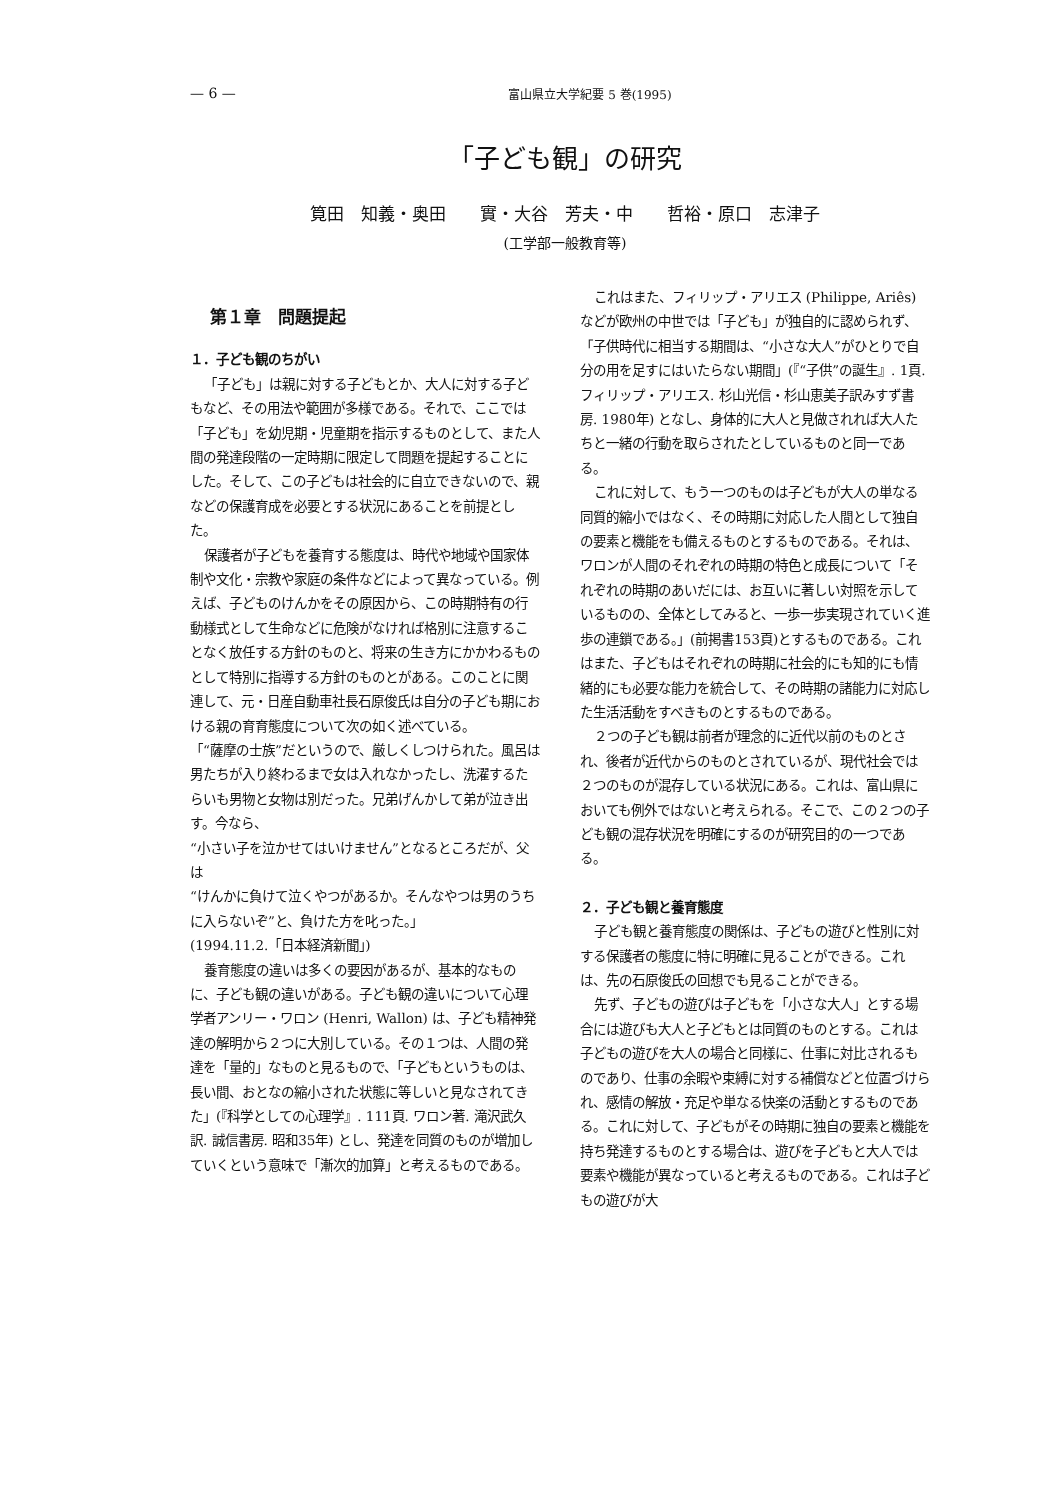— 6 —
富山県立大学紀要 5 巻(1995)
「子ども観」の研究
筧田　知義・奥田　　實・大谷　芳夫・中　　哲裕・原口　志津子
(工学部一般教育等)
第１章　問題提起
１．子ども観のちがい
「子ども」は親に対する子どもとか、大人に対する子どもなど、その用法や範囲が多様である。それで、ここでは「子ども」を幼児期・児童期を指示するものとして、また人間の発達段階の一定時期に限定して問題を提起することにした。そして、この子どもは社会的に自立できないので、親などの保護育成を必要とする状況にあることを前提とした。
保護者が子どもを養育する態度は、時代や地域や国家体制や文化・宗教や家庭の条件などによって異なっている。例えば、子どものけんかをその原因から、この時期特有の行動様式として生命などに危険がなければ格別に注意することなく放任する方針のものと、将来の生き方にかかわるものとして特別に指導する方針のものとがある。このことに関連して、元・日産自動車社長石原俊氏は自分の子ども期における親の育育態度について次の如く述べている。
「“薩摩の士族”だというので、厳しくしつけられた。風呂は男たちが入り終わるまで女は入れなかったし、洗濯するたらいも男物と女物は別だった。兄弟げんかして弟が泣き出す。今なら、
“小さい子を泣かせてはいけません”となるところだが、父は
“けんかに負けて泣くやつがあるか。そんなやつは男のうちに入らないぞ”と、負けた方を叱った。」
(1994.11.2.「日本経済新聞」)
養育態度の違いは多くの要因があるが、基本的なものに、子ども観の違いがある。子ども観の違いについて心理学者アンリー・ワロン (Henri, Wallon) は、子ども精神発達の解明から２つに大別している。その１つは、人間の発達を「量的」なものと見るもので、「子どもというものは、長い間、おとなの縮小された状態に等しいと見なされてきた」(『科学としての心理学』. 111頁. ワロン著. 滝沢武久訳. 誠信書房. 昭和35年) とし、発達を同質のものが増加していくという意味で「漸次的加算」と考えるものである。
これはまた、フィリップ・アリエス (Philippe, Ariês) などが欧州の中世では「子ども」が独自的に認められず、「子供時代に相当する期間は、“小さな大人”がひとりで自分の用を足すにはいたらない期間」(『“子供”の誕生』. 1頁. フィリップ・アリエス. 杉山光信・杉山恵美子訳みすず書房. 1980年) となし、身体的に大人と見做されれば大人たちと一緒の行動を取らされたとしているものと同一である。
これに対して、もう一つのものは子どもが大人の単なる同質的縮小ではなく、その時期に対応した人間として独自の要素と機能をも備えるものとするものである。それは、ワロンが人間のそれぞれの時期の特色と成長について「それぞれの時期のあいだには、お互いに著しい対照を示しているものの、全体としてみると、一歩一歩実現されていく進歩の連鎖である。」(前掲書153頁)とするものである。これはまた、子どもはそれぞれの時期に社会的にも知的にも情緒的にも必要な能力を統合して、その時期の諸能力に対応した生活活動をすべきものとするものである。
２つの子ども観は前者が理念的に近代以前のものとされ、後者が近代からのものとされているが、現代社会では２つのものが混存している状況にある。これは、富山県においても例外ではないと考えられる。そこで、この２つの子ども観の混存状況を明確にするのが研究目的の一つである。
２．子ども観と養育態度
子ども観と養育態度の関係は、子どもの遊びと性別に対する保護者の態度に特に明確に見ることができる。これは、先の石原俊氏の回想でも見ることができる。
先ず、子どもの遊びは子どもを「小さな大人」とする場合には遊びも大人と子どもとは同質のものとする。これは子どもの遊びを大人の場合と同様に、仕事に対比されるものであり、仕事の余暇や束縛に対する補償などと位置づけられ、感情の解放・充足や単なる快楽の活動とするものである。これに対して、子どもがその時期に独自の要素と機能を持ち発達するものとする場合は、遊びを子どもと大人では要素や機能が異なっていると考えるものである。これは子どもの遊びが大